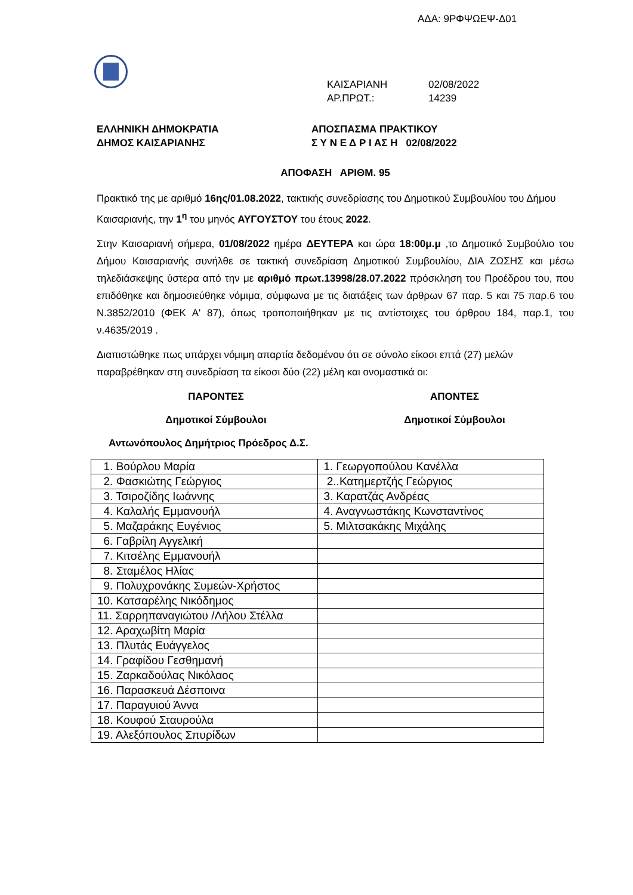ΑΔΑ: 9ΡΦΨΩΕΨ-Δ01
ΚΑΙΣΑΡΙΑΝΗ 02/08/2022
ΑΡ.ΠΡΩΤ.: 14239
ΕΛΛΗΝΙΚΗ ΔΗΜΟΚΡΑΤΙΑ
ΔΗΜΟΣ ΚΑΙΣΑΡΙΑΝΗΣ
ΑΠΟΣΠΑΣΜΑ ΠΡΑΚΤΙΚΟΥ
Σ Υ Ν Ε Δ Ρ Ι ΑΣ Η 02/08/2022
ΑΠΟΦΑΣΗ ΑΡΙΘΜ. 95
Πρακτικό της με αριθμό 16ης/01.08.2022, τακτικής συνεδρίασης του Δημοτικού Συμβουλίου του Δήμου Καισαριανής, την 1<sup>η</sup> του μηνός ΑΥΓΟΥΣΤΟΥ του έτους 2022.
Στην Καισαριανή σήμερα, 01/08/2022 ημέρα ΔΕΥΤΕΡΑ και ώρα 18:00μ.μ ,το Δημοτικό Συμβούλιο του Δήμου Καισαριανής συνήλθε σε τακτική συνεδρίαση Δημοτικού Συμβουλίου, ΔΙΑ ΖΩΣΗΣ και μέσω τηλεδιάσκεψης ύστερα από την με αριθμό πρωτ.13998/28.07.2022 πρόσκληση του Προέδρου του, που επιδόθηκε και δημοσιεύθηκε νόμιμα, σύμφωνα με τις διατάξεις των άρθρων 67 παρ. 5 και 75 παρ.6 του Ν.3852/2010 (ΦΕΚ Α' 87), όπως τροποποιήθηκαν με τις αντίστοιχες του άρθρου 184, παρ.1, του ν.4635/2019 .
Διαπιστώθηκε πως υπάρχει νόμιμη απαρτία δεδομένου ότι σε σύνολο είκοσι επτά (27) μελών παραβρέθηκαν στη συνεδρίαση τα είκοσι δύο (22) μέλη και ονομαστικά οι:
ΠΑΡΟΝΤΕΣ ΑΠΟΝΤΕΣ
Δημοτικοί Σύμβουλοι Δημοτικοί Σύμβουλοι
Αντωνόπουλος Δημήτριος Πρόεδρος Δ.Σ.
| 1. Βούρλου Μαρία | 1. Γεωργοπούλου Κανέλλα |
| 2. Φασκιώτης Γεώργιος | 2..Κατημερτζής Γεώργιος |
| 3. Τσιροζίδης Ιωάννης | 3. Καρατζάς Ανδρέας |
| 4. Καλαλής Εμμανουήλ | 4. Αναγνωστάκης Κωνσταντίνος |
| 5. Μαζαράκης Ευγένιος | 5. Μιλτσακάκης Μιχάλης |
| 6. Γαβρίλη Αγγελική | |
| 7. Κιτσέλης Εμμανουήλ | |
| 8. Σταμέλος Ηλίας | |
| 9. Πολυχρονάκης Συμεών-Χρήστος | |
| 10. Κατσαρέλης Νικόδημος | |
| 11. Σαρρηπαναγιώτου /Λήλου Στέλλα | |
| 12. Αραχωβίτη Μαρία | |
| 13. Πλυτάς Ευάγγελος | |
| 14. Γραφίδου Γεσθημανή | |
| 15. Ζαρκαδούλας Νικόλαος | |
| 16. Παρασκευά Δέσποινα | |
| 17. Παραγυιού Άννα | |
| 18. Κουφού Σταυρούλα | |
| 19. Αλεξόπουλος Σπυρίδων | |